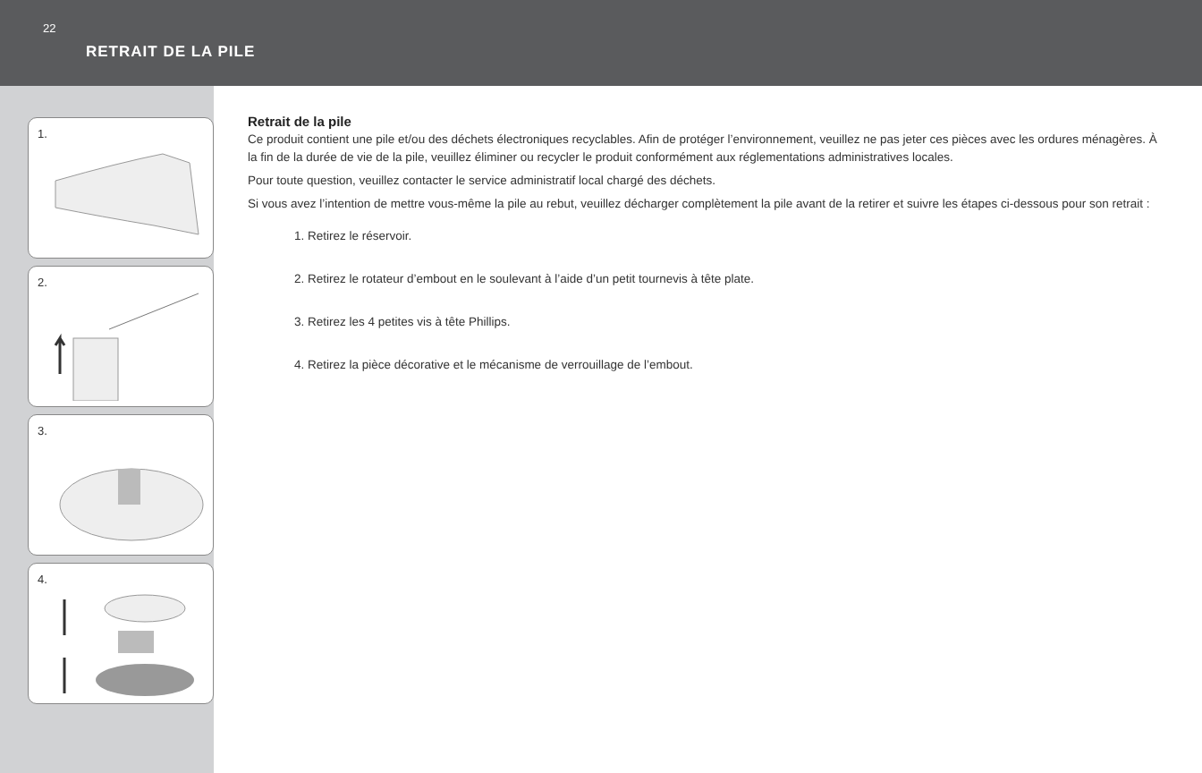22
RETRAIT DE LA PILE
1.
2.
3.
4.
Retrait de la pile
Ce produit contient une pile et/ou des déchets électroniques recyclables. Afin de protéger l’environnement, veuillez ne pas jeter ces pièces avec les ordures ménagères. À la fin de la durée de vie de la pile, veuillez éliminer ou recycler le produit conformément aux réglementations administratives locales.
Pour toute question, veuillez contacter le service administratif local chargé des déchets.
Si vous avez l’intention de mettre vous-même la pile au rebut, veuillez décharger complètement la pile avant de la retirer et suivre les étapes ci-dessous pour son retrait :
1. Retirez le réservoir.
2. Retirez le rotateur d’embout en le soulevant à l’aide d’un petit tournevis à tête plate.
3. Retirez les 4 petites vis à tête Phillips.
4. Retirez la pièce décorative et le mécanisme de verrouillage de l’embout.